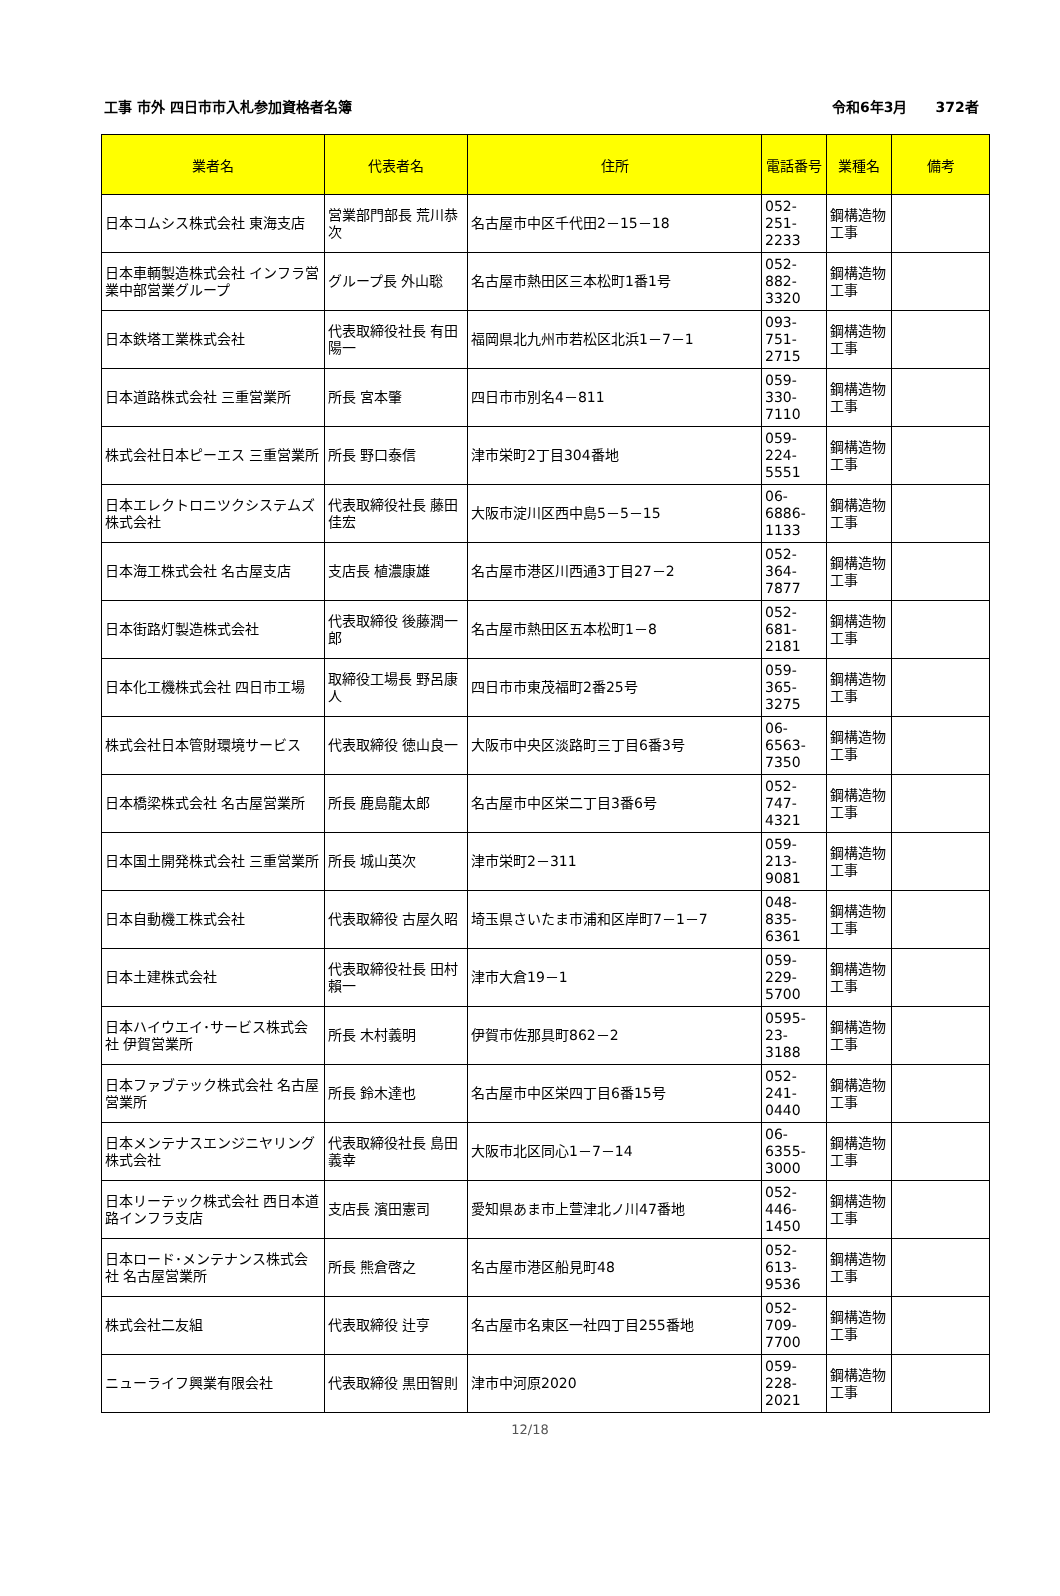工事 市外 四日市市入札参加資格者名簿 令和6年3月　　372者
| 業者名 | 代表者名 | 住所 | 電話番号 | 業種名 | 備考 |
| --- | --- | --- | --- | --- | --- |
| 日本コムシス株式会社 東海支店 | 営業部門部長 荒川恭次 | 名古屋市中区千代田2－15－18 | 052-251-2233 | 鋼構造物工事 | |
| 日本車輌製造株式会社 インフラ営業中部営業グループ | グループ長 外山聡 | 名古屋市熱田区三本松町1番1号 | 052-882-3320 | 鋼構造物工事 | |
| 日本鉄塔工業株式会社 | 代表取締役社長 有田陽一 | 福岡県北九州市若松区北浜1－7－1 | 093-751-2715 | 鋼構造物工事 | |
| 日本道路株式会社 三重営業所 | 所長 宮本肇 | 四日市市別名4－811 | 059-330-7110 | 鋼構造物工事 | |
| 株式会社日本ピーエス 三重営業所 | 所長 野口泰信 | 津市栄町2丁目304番地 | 059-224-5551 | 鋼構造物工事 | |
| 日本エレクトロニツクシステムズ株式会社 | 代表取締役社長 藤田佳宏 | 大阪市淀川区西中島5－5－15 | 06-6886-1133 | 鋼構造物工事 | |
| 日本海工株式会社 名古屋支店 | 支店長 植濃康雄 | 名古屋市港区川西通3丁目27－2 | 052-364-7877 | 鋼構造物工事 | |
| 日本街路灯製造株式会社 | 代表取締役 後藤潤一郎 | 名古屋市熱田区五本松町1－8 | 052-681-2181 | 鋼構造物工事 | |
| 日本化工機株式会社 四日市工場 | 取締役工場長 野呂康人 | 四日市市東茂福町2番25号 | 059-365-3275 | 鋼構造物工事 | |
| 株式会社日本管財環境サービス | 代表取締役 徳山良一 | 大阪市中央区淡路町三丁目6番3号 | 06-6563-7350 | 鋼構造物工事 | |
| 日本橋梁株式会社 名古屋営業所 | 所長 鹿島龍太郎 | 名古屋市中区栄二丁目3番6号 | 052-747-4321 | 鋼構造物工事 | |
| 日本国土開発株式会社 三重営業所 | 所長 城山英次 | 津市栄町2－311 | 059-213-9081 | 鋼構造物工事 | |
| 日本自動機工株式会社 | 代表取締役 古屋久昭 | 埼玉県さいたま市浦和区岸町7－1－7 | 048-835-6361 | 鋼構造物工事 | |
| 日本土建株式会社 | 代表取締役社長 田村賴一 | 津市大倉19－1 | 059-229-5700 | 鋼構造物工事 | |
| 日本ハイウエイ･サービス株式会社 伊賀営業所 | 所長 木村義明 | 伊賀市佐那具町862－2 | 0595-23-3188 | 鋼構造物工事 | |
| 日本ファブテック株式会社 名古屋営業所 | 所長 鈴木達也 | 名古屋市中区栄四丁目6番15号 | 052-241-0440 | 鋼構造物工事 | |
| 日本メンテナスエンジニヤリング株式会社 | 代表取締役社長 島田義幸 | 大阪市北区同心1－7－14 | 06-6355-3000 | 鋼構造物工事 | |
| 日本リーテック株式会社 西日本道路インフラ支店 | 支店長 濱田憲司 | 愛知県あま市上萱津北ノ川47番地 | 052-446-1450 | 鋼構造物工事 | |
| 日本ロード･メンテナンス株式会社 名古屋営業所 | 所長 熊倉啓之 | 名古屋市港区船見町48 | 052-613-9536 | 鋼構造物工事 | |
| 株式会社二友組 | 代表取締役 辻亨 | 名古屋市名東区一社四丁目255番地 | 052-709-7700 | 鋼構造物工事 | |
| ニューライフ興業有限会社 | 代表取締役 黒田智則 | 津市中河原2020 | 059-228-2021 | 鋼構造物工事 | |
12/18